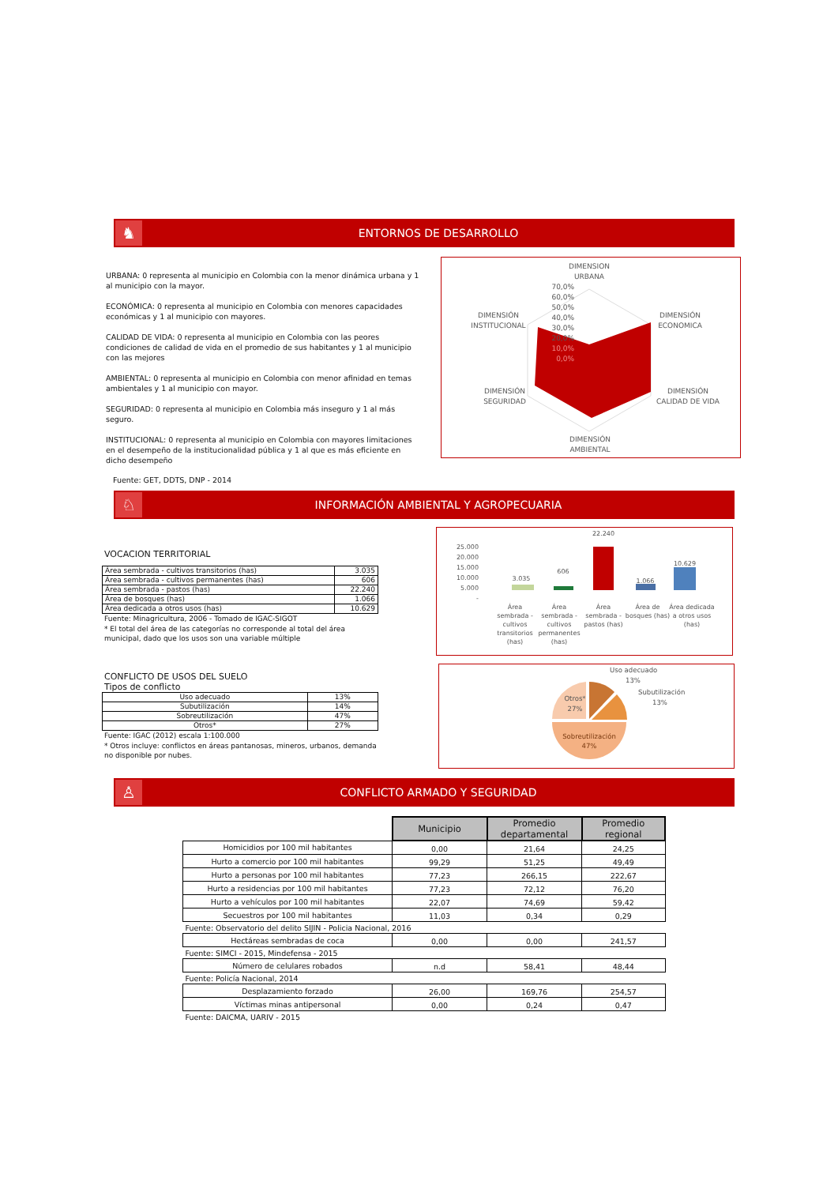♞
ENTORNOS DE DESARROLLO
URBANA: 0 representa al municipio en Colombia con la menor dinámica urbana y 1 al municipio con la mayor.
ECONÓMICA: 0 representa al municipio en Colombia con menores capacidades económicas y 1 al municipio con mayores.
CALIDAD DE VIDA: 0 representa al municipio en Colombia con las peores condiciones de calidad de vida en el promedio de sus habitantes y 1 al municipio con las mejores
AMBIENTAL: 0 representa al municipio en Colombia con menor afinidad en temas ambientales y 1 al municipio con mayor.
SEGURIDAD: 0 representa al municipio en Colombia más inseguro y 1 al más seguro.
INSTITUCIONAL: 0 representa al municipio en Colombia con mayores limitaciones en el desempeño de la institucionalidad pública y 1 al que es más eficiente en dicho desempeño
DIMENSION
URBANA
70,0%
60,0%
50,0%
40,0%
30,0%
20,0%
10,0%
0,0%
DIMENSIÓN
INSTITUCIONAL
DIMENSIÓN
ECONOMICA
DIMENSIÓN
SEGURIDAD
DIMENSIÓN
CALIDAD DE VIDA
DIMENSIÓN
AMBIENTAL
Fuente: GET, DDTS, DNP - 2014
♘
INFORMACIÓN AMBIENTAL Y AGROPECUARIA
VOCACION TERRITORIAL
| Área sembrada - cultivos transitorios (has) | 3.035 |
| Área sembrada - cultivos permanentes (has) | 606 |
| Área sembrada - pastos (has) | 22.240 |
| Área de bosques (has) | 1.066 |
| Área dedicada a otros usos (has) | 10.629 |
Fuente: Minagricultura, 2006 - Tomado de IGAC-SIGOT
* El total del área de las categorías no corresponde al total del área municipal, dado que los usos son una variable múltiple
25.000
20.000
15.000
10.000
5.000
-
3.035
606
22.240
1.066
10.629
Área
sembrada -
cultivos
transitorios
(has)
Área
sembrada -
cultivos
permanentes
(has)
Área
sembrada -
pastos (has)
Área de
bosques (has)
Área dedicada
a otros usos
(has)
CONFLICTO DE USOS DEL SUELO
Tipos de conflicto
| Uso adecuado | 13% |
| Subutilización | 14% |
| Sobreutilización | 47% |
| Otros* | 27% |
Fuente: IGAC (2012) escala 1:100.000
* Otros incluye: conflictos en áreas pantanosas, mineros, urbanos, demanda no disponible por nubes.
Uso adecuado
13%
Subutilización
13%
Otros*
27%
Sobreutilización
47%
♙
CONFLICTO ARMADO Y SEGURIDAD
| | Municipio | Promedio departamental | Promedio regional |
| Homicidios por 100 mil habitantes | 0,00 | 21,64 | 24,25 |
| Hurto a comercio por 100 mil habitantes | 99,29 | 51,25 | 49,49 |
| Hurto a personas por 100 mil habitantes | 77,23 | 266,15 | 222,67 |
| Hurto a residencias por 100 mil habitantes | 77,23 | 72,12 | 76,20 |
| Hurto a vehículos por 100 mil habitantes | 22,07 | 74,69 | 59,42 |
| Secuestros por 100 mil habitantes | 11,03 | 0,34 | 0,29 |
| Fuente: Observatorio del delito SIJIN - Policia Nacional, 2016 | | | |
| Hectáreas sembradas de coca | 0,00 | 0,00 | 241,57 |
| Fuente: SIMCI - 2015, Mindefensa - 2015 | | | |
| Número de celulares robados | n.d | 58,41 | 48,44 |
| Fuente: Policía Nacional, 2014 | | | |
| Desplazamiento forzado | 26,00 | 169,76 | 254,57 |
| Víctimas minas antipersonal | 0,00 | 0,24 | 0,47 |
| Fuente: DAICMA, UARIV - 2015 | | | |